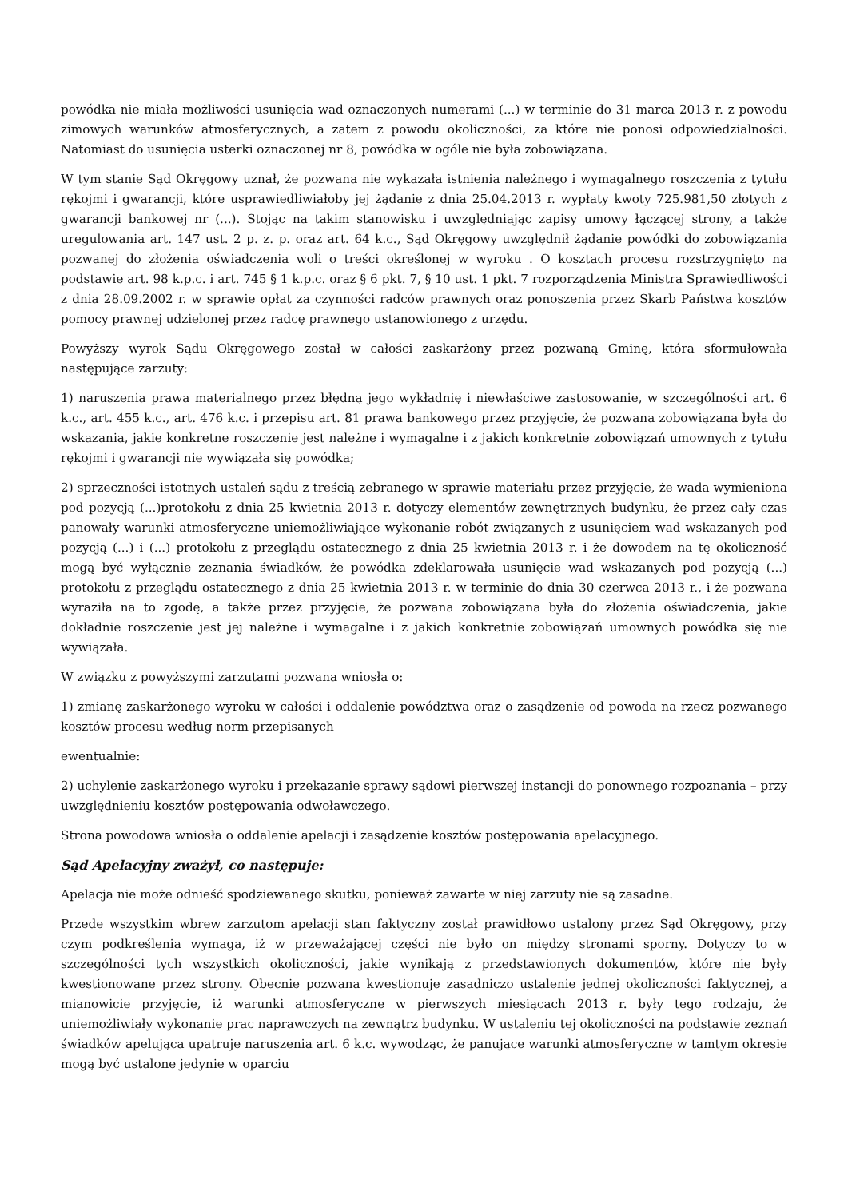powódka nie miała możliwości usunięcia wad oznaczonych numerami (...) w terminie do 31 marca 2013 r. z powodu zimowych warunków atmosferycznych, a zatem z powodu okoliczności, za które nie ponosi odpowiedzialności. Natomiast do usunięcia usterki oznaczonej nr 8, powódka w ogóle nie była zobowiązana.
W tym stanie Sąd Okręgowy uznał, że pozwana nie wykazała istnienia należnego i wymagalnego roszczenia z tytułu rękojmi i gwarancji, które usprawiedliwiałoby jej żądanie z dnia 25.04.2013 r. wypłaty kwoty 725.981,50 złotych z gwarancji bankowej nr (...). Stojąc na takim stanowisku i uwzględniając zapisy umowy łączącej strony, a także uregulowania art. 147 ust. 2 p. z. p. oraz art. 64 k.c., Sąd Okręgowy uwzględnił żądanie powódki do zobowiązania pozwanej do złożenia oświadczenia woli o treści określonej w wyroku . O kosztach procesu rozstrzygnięto na podstawie art. 98 k.p.c. i art. 745 § 1 k.p.c. oraz § 6 pkt. 7, § 10 ust. 1 pkt. 7 rozporządzenia Ministra Sprawiedliwości z dnia 28.09.2002 r. w sprawie opłat za czynności radców prawnych oraz ponoszenia przez Skarb Państwa kosztów pomocy prawnej udzielonej przez radcę prawnego ustanowionego z urzędu.
Powyższy wyrok Sądu Okręgowego został w całości zaskarżony przez pozwaną Gminę, która sformułowała następujące zarzuty:
1) naruszenia prawa materialnego przez błędną jego wykładnię i niewłaściwe zastosowanie, w szczególności art. 6 k.c., art. 455 k.c., art. 476 k.c. i przepisu art. 81 prawa bankowego przez przyjęcie, że pozwana zobowiązana była do wskazania, jakie konkretne roszczenie jest należne i wymagalne i z jakich konkretnie zobowiązań umownych z tytułu rękojmi i gwarancji nie wywiązała się powódka;
2) sprzeczności istotnych ustaleń sądu z treścią zebranego w sprawie materiału przez przyjęcie, że wada wymieniona pod pozycją (...)protokołu z dnia 25 kwietnia 2013 r. dotyczy elementów zewnętrznych budynku, że przez cały czas panowały warunki atmosferyczne uniemożliwiające wykonanie robót związanych z usunięciem wad wskazanych pod pozycją (...) i (...) protokołu z przeglądu ostatecznego z dnia 25 kwietnia 2013 r. i że dowodem na tę okoliczność mogą być wyłącznie zeznania świadków, że powódka zdeklarowała usunięcie wad wskazanych pod pozycją (...) protokołu z przeglądu ostatecznego z dnia 25 kwietnia 2013 r. w terminie do dnia 30 czerwca 2013 r., i że pozwana wyraziła na to zgodę, a także przez przyjęcie, że pozwana zobowiązana była do złożenia oświadczenia, jakie dokładnie roszczenie jest jej należne i wymagalne i z jakich konkretnie zobowiązań umownych powódka się nie wywiązała.
W związku z powyższymi zarzutami pozwana wniosła o:
1) zmianę zaskarżonego wyroku w całości i oddalenie powództwa oraz o zasądzenie od powoda na rzecz pozwanego kosztów procesu według norm przepisanych
ewentualnie:
2) uchylenie zaskarżonego wyroku i przekazanie sprawy sądowi pierwszej instancji do ponownego rozpoznania – przy uwzględnieniu kosztów postępowania odwoławczego.
Strona powodowa wniosła o oddalenie apelacji i zasądzenie kosztów postępowania apelacyjnego.
Sąd Apelacyjny zważył, co następuje:
Apelacja nie może odnieść spodziewanego skutku, ponieważ zawarte w niej zarzuty nie są zasadne.
Przede wszystkim wbrew zarzutom apelacji stan faktyczny został prawidłowo ustalony przez Sąd Okręgowy, przy czym podkreślenia wymaga, iż w przeważającej części nie było on między stronami sporny. Dotyczy to w szczególności tych wszystkich okoliczności, jakie wynikają z przedstawionych dokumentów, które nie były kwestionowane przez strony. Obecnie pozwana kwestionuje zasadniczo ustalenie jednej okoliczności faktycznej, a mianowicie przyjęcie, iż warunki atmosferyczne w pierwszych miesiącach 2013 r. były tego rodzaju, że uniemożliwiały wykonanie prac naprawczych na zewnątrz budynku. W ustaleniu tej okoliczności na podstawie zeznań świadków apelująca upatruje naruszenia art. 6 k.c. wywodząc, że panujące warunki atmosferyczne w tamtym okresie mogą być ustalone jedynie w oparciu